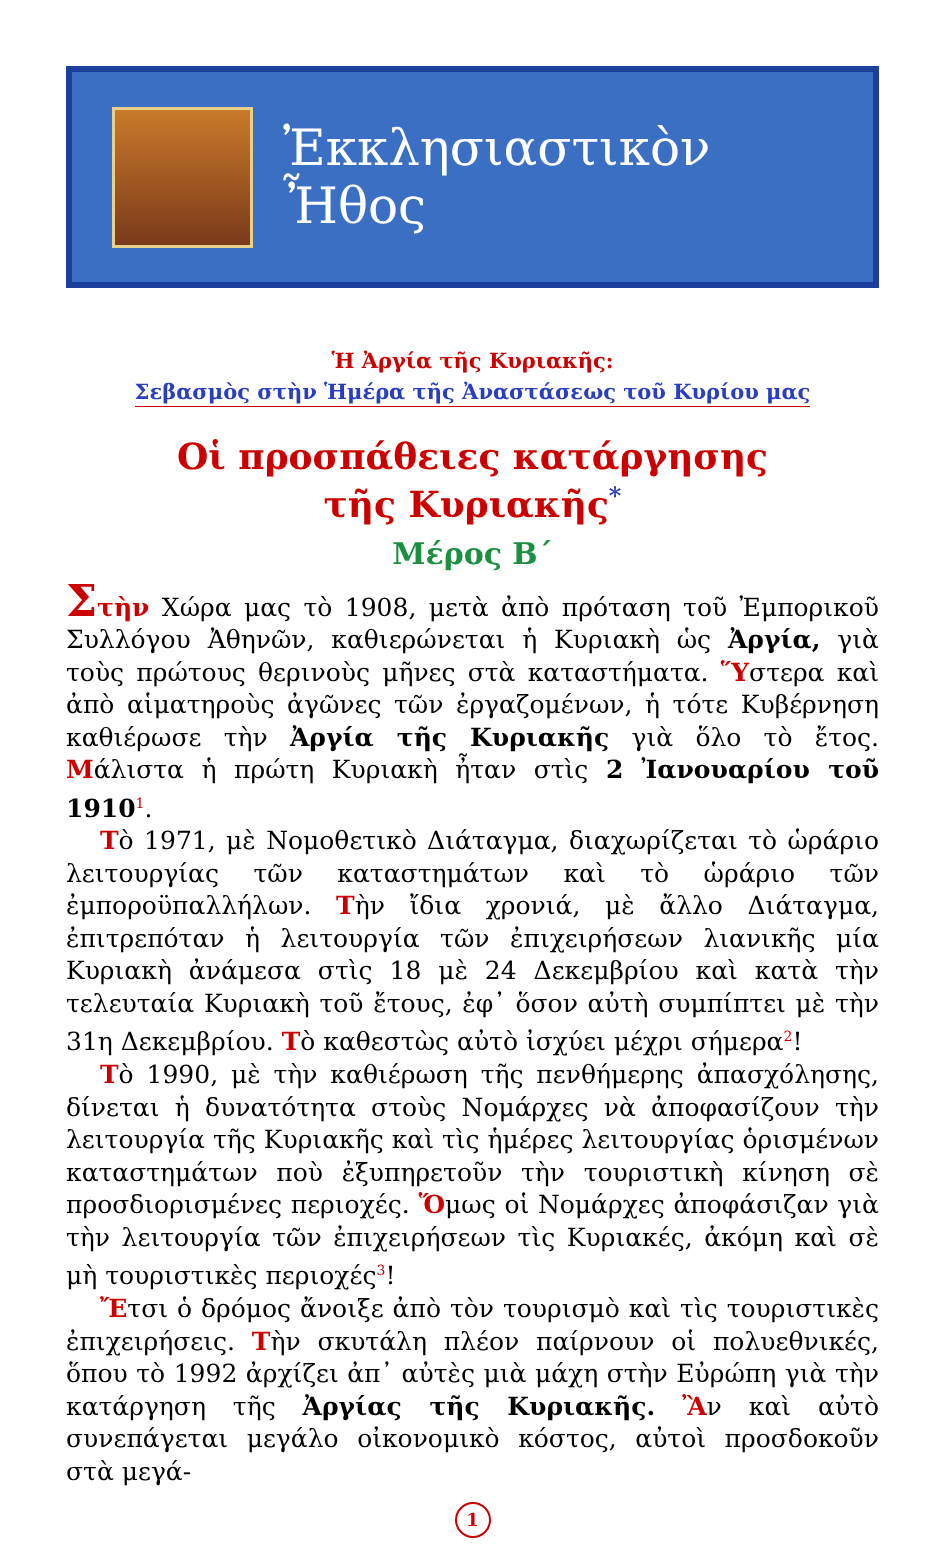Ἐκκλησιαστικὸν Ἦθος
Ἡ Ἀργία τῆς Κυριακῆς:
Σεβασμὸς στὴν Ἡμέρα τῆς Ἀναστάσεως τοῦ Κυρίου μας
Οἱ προσπάθειες κατάργησης
τῆς Κυριακῆς<sup>*</sup>
Μέρος Β΄
Στὴν Χώρα μας τὸ 1908, μετὰ ἀπὸ πρόταση τοῦ Ἐμπορικοῦ Συλλόγου Ἀθηνῶν, καθιερώνεται ἡ Κυριακὴ ὡς Ἀργία, γιὰ τοὺς πρώτους θερινοὺς μῆνες στὰ καταστήματα. Ὕστερα καὶ ἀπὸ αἱματηροὺς ἀγῶνες τῶν ἐργαζομένων, ἡ τότε Κυβέρνηση καθιέρωσε τὴν Ἀργία τῆς Κυριακῆς γιὰ ὅλο τὸ ἔτος. Μάλιστα ἡ πρώτη Κυριακὴ ἦταν στὶς 2 Ἰανουαρίου τοῦ 1910<sup>1</sup>.
Τὸ 1971, μὲ Νομοθετικὸ Διάταγμα, διαχωρίζεται τὸ ὡράριο λειτουργίας τῶν καταστημάτων καὶ τὸ ὡράριο τῶν ἐμποροϋπαλλήλων. Τὴν ἴδια χρονιά, μὲ ἄλλο Διάταγμα, ἐπιτρεπόταν ἡ λειτουργία τῶν ἐπιχειρήσεων λιανικῆς μία Κυριακὴ ἀνάμεσα στὶς 18 μὲ 24 Δεκεμβρίου καὶ κατὰ τὴν τελευταία Κυριακὴ τοῦ ἔτους, ἐφ᾽ ὅσον αὐτὴ συμπίπτει μὲ τὴν 31η Δεκεμβρίου. Τὸ καθεστὼς αὐτὸ ἰσχύει μέχρι σήμερα<sup>2</sup>!
Τὸ 1990, μὲ τὴν καθιέρωση τῆς πενθήμερης ἀπασχόλησης, δίνεται ἡ δυνατότητα στοὺς Νομάρχες νὰ ἀποφασίζουν τὴν λειτουργία τῆς Κυριακῆς καὶ τὶς ἡμέρες λειτουργίας ὁρισμένων καταστημάτων ποὺ ἐξυπηρετοῦν τὴν τουριστικὴ κίνηση σὲ προσδιορισμένες περιοχές. Ὅμως οἱ Νομάρχες ἀποφάσιζαν γιὰ τὴν λειτουργία τῶν ἐπιχειρήσεων τὶς Κυριακές, ἀκόμη καὶ σὲ μὴ τουριστικὲς περιοχές<sup>3</sup>!
Ἔτσι ὁ δρόμος ἄνοιξε ἀπὸ τὸν τουρισμὸ καὶ τὶς τουριστικὲς ἐπιχειρήσεις. Τὴν σκυτάλη πλέον παίρνουν οἱ πολυεθνικές, ὅπου τὸ 1992 ἀρχίζει ἀπ᾽ αὐτὲς μιὰ μάχη στὴν Εὐρώπη γιὰ τὴν κατάργηση τῆς Ἀργίας τῆς Κυριακῆς. Ἂν καὶ αὐτὸ συνεπάγεται μεγάλο οἰκονομικὸ κόστος, αὐτοὶ προσδοκοῦν στὰ μεγά-
1